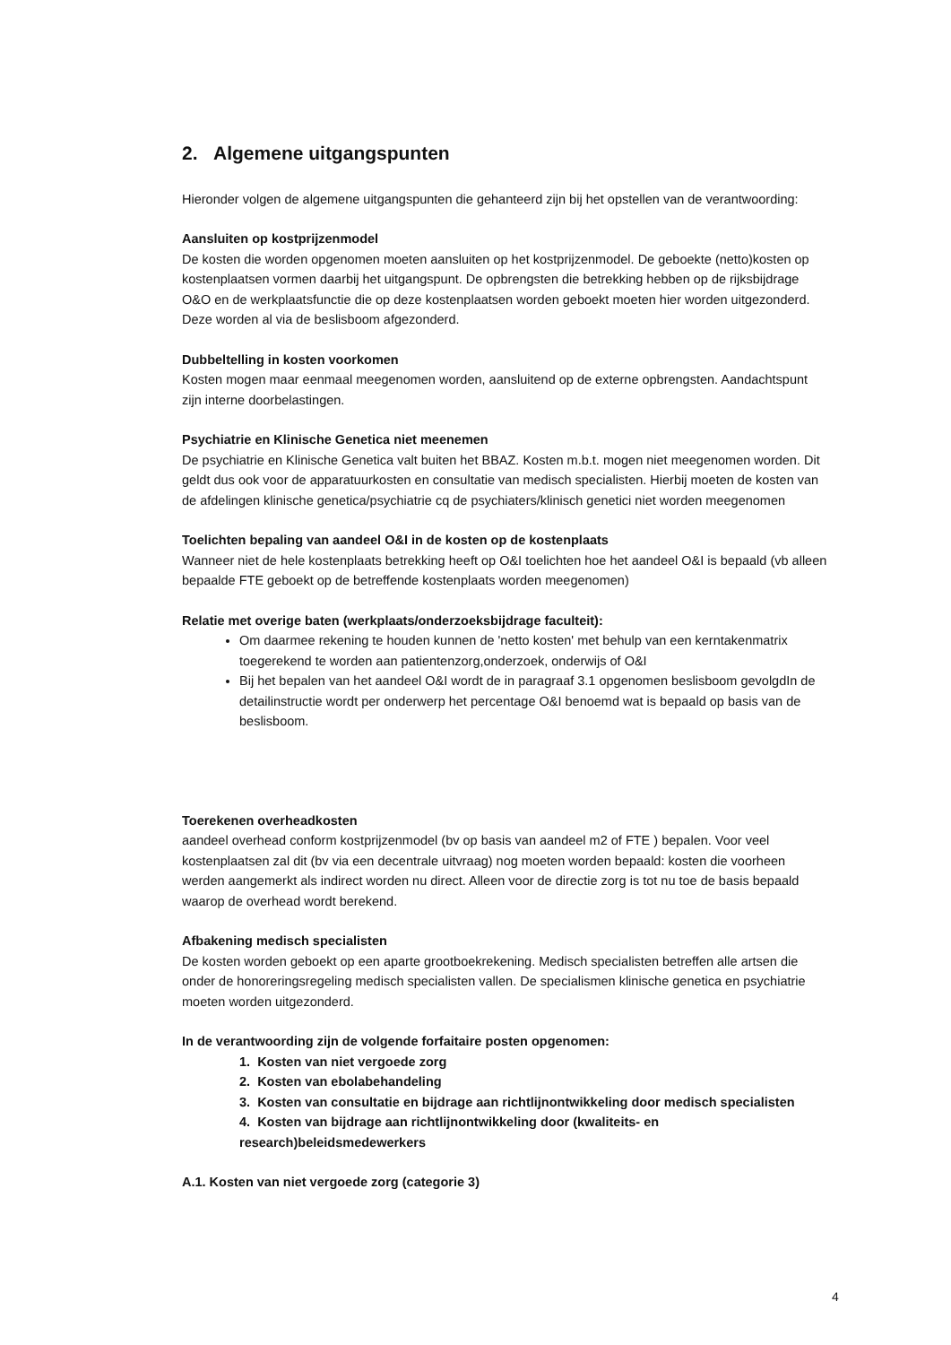2. Algemene uitgangspunten
Hieronder volgen de algemene uitgangspunten die gehanteerd zijn bij het opstellen van de verantwoording:
Aansluiten op kostprijzenmodel
De kosten die worden opgenomen moeten aansluiten op het kostprijzenmodel. De geboekte (netto)kosten op kostenplaatsen vormen daarbij het uitgangspunt. De opbrengsten die betrekking hebben op de rijksbijdrage O&O en de werkplaatsfunctie die op deze kostenplaatsen worden geboekt moeten hier worden uitgezonderd. Deze worden al via de beslisboom afgezonderd.
Dubbeltelling in kosten voorkomen
Kosten mogen maar eenmaal meegenomen worden, aansluitend op de externe opbrengsten. Aandachtspunt zijn interne doorbelastingen.
Psychiatrie en Klinische Genetica niet meenemen
De psychiatrie en Klinische Genetica valt buiten het BBAZ. Kosten m.b.t. mogen niet meegenomen worden. Dit geldt dus ook voor de apparatuurkosten en consultatie van medisch specialisten. Hierbij moeten de kosten van de afdelingen klinische genetica/psychiatrie cq de psychiaters/klinisch genetici niet worden meegenomen
Toelichten bepaling van aandeel O&I in de kosten op de kostenplaats
Wanneer niet de hele kostenplaats betrekking heeft op O&I toelichten hoe het aandeel O&I is bepaald (vb alleen bepaalde FTE geboekt op de betreffende kostenplaats worden meegenomen)
Relatie met overige baten (werkplaats/onderzoeksbijdrage faculteit):
Om daarmee rekening te houden kunnen de 'netto kosten' met behulp van een kerntakenmatrix toegerekend te worden aan patientenzorg,onderzoek, onderwijs of O&I
Bij het bepalen van het aandeel O&I wordt de in paragraaf 3.1 opgenomen beslisboom gevolgdIn de detailinstructie wordt per onderwerp het percentage O&I benoemd wat is bepaald op basis van de beslisboom.
Toerekenen overheadkosten
aandeel overhead conform kostprijzenmodel (bv op basis van aandeel m2 of FTE ) bepalen. Voor veel kostenplaatsen zal dit (bv via een decentrale uitvraag) nog moeten worden bepaald: kosten die voorheen werden aangemerkt als indirect worden nu direct. Alleen voor de directie zorg is tot nu toe de basis bepaald waarop de overhead wordt berekend.
Afbakening medisch specialisten
De kosten worden geboekt op een aparte grootboekrekening. Medisch specialisten betreffen alle artsen die onder de honoreringsregeling medisch specialisten vallen. De specialismen klinische genetica en psychiatrie moeten worden uitgezonderd.
In de verantwoording zijn de volgende forfaitaire posten opgenomen:
1. Kosten van niet vergoede zorg
2. Kosten van ebolabehandeling
3. Kosten van consultatie en bijdrage aan richtlijnontwikkeling door medisch specialisten
4. Kosten van bijdrage aan richtlijnontwikkeling door (kwaliteits- en research)beleidsmedewerkers
A.1. Kosten van niet vergoede zorg (categorie 3)
4